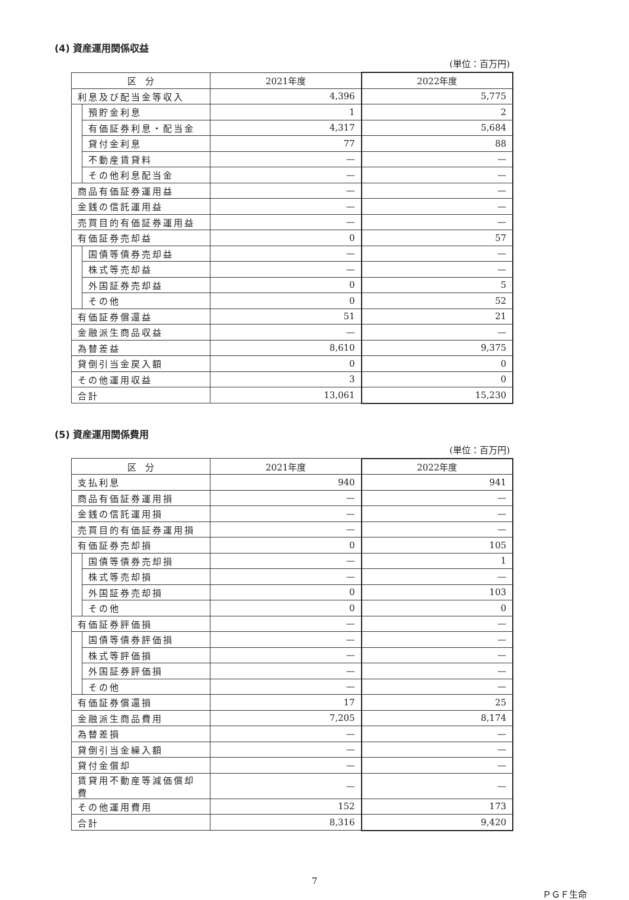(4) 資産運用関係収益
(単位：百万円)
| 区 分 | | 2021年度 | 2022年度 |
| --- | --- | --- | --- |
| 利息及び配当金等収入 | | 4,396 | 5,775 |
| | 預貯金利息 | 1 | 2 |
| | 有価証券利息・配当金 | 4,317 | 5,684 |
| | 貸付金利息 | 77 | 88 |
| | 不動産賃貸料 | — | — |
| | その他利息配当金 | — | — |
| 商品有価証券運用益 | | — | — |
| 金銭の信託運用益 | | — | — |
| 売買目的有価証券運用益 | | — | — |
| 有価証券売却益 | | 0 | 57 |
| | 国債等債券売却益 | — | — |
| | 株式等売却益 | — | — |
| | 外国証券売却益 | 0 | 5 |
| | その他 | 0 | 52 |
| 有価証券償還益 | | 51 | 21 |
| 金融派生商品収益 | | — | — |
| 為替差益 | | 8,610 | 9,375 |
| 貸倒引当金戻入額 | | 0 | 0 |
| その他運用収益 | | 3 | 0 |
| 合計 | | 13,061 | 15,230 |
(5) 資産運用関係費用
(単位：百万円)
| 区 分 | | 2021年度 | 2022年度 |
| --- | --- | --- | --- |
| 支払利息 | | 940 | 941 |
| 商品有価証券運用損 | | — | — |
| 金銭の信託運用損 | | — | — |
| 売買目的有価証券運用損 | | — | — |
| 有価証券売却損 | | 0 | 105 |
| | 国債等債券売却損 | — | 1 |
| | 株式等売却損 | — | — |
| | 外国証券売却損 | 0 | 103 |
| | その他 | 0 | 0 |
| 有価証券評価損 | | — | — |
| | 国債等債券評価損 | — | — |
| | 株式等評価損 | — | — |
| | 外国証券評価損 | — | — |
| | その他 | — | — |
| 有価証券償還損 | | 17 | 25 |
| 金融派生商品費用 | | 7,205 | 8,174 |
| 為替差損 | | — | — |
| 貸倒引当金繰入額 | | — | — |
| 貸付金償却 | | — | — |
| 賃貸用不動産等減価償却費 | | — | — |
| その他運用費用 | | 152 | 173 |
| 合計 | | 8,316 | 9,420 |
7
ＰＧＦ生命